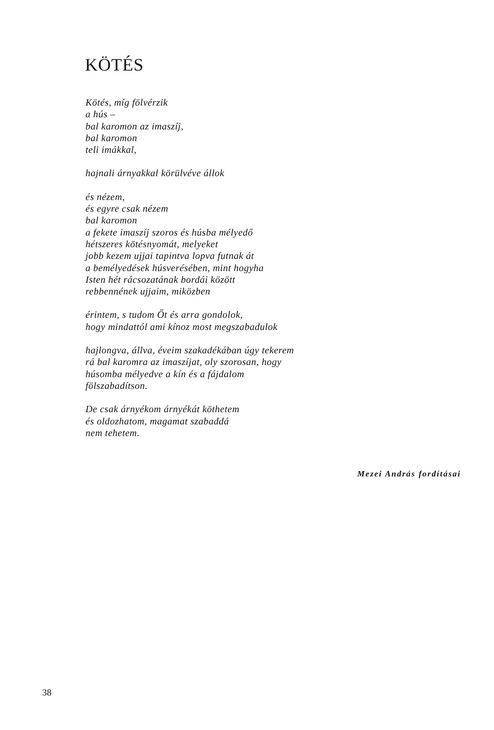KÖTÉS
Kötés, míg fölvérzik
a hús –
bal karomon az imaszíj,
bal karomon
teli imákkal,
hajnali árnyakkal körülvéve állok
és nézem,
és egyre csak nézem
bal karomon
a fekete imaszíj szoros és húsba mélyedő
hétszeres kötésnyomát, melyeket
jobb kezem ujjai tapintva lopva futnak át
a bemélyedések húsverésében, mint hogyha
Isten hét rácsozatának bordái között
rebbennének ujjaim, miközben
érintem, s tudom Őt és arra gondolok,
hogy mindattól ami kínoz most megszabadulok
hajlongva, állva, éveim szakadékában úgy tekerem
rá bal karomra az imaszíjat, oly szorosan, hogy
húsomba mélyedve a kín és a fájdalom
fölszabadítson.
De csak árnyékom árnyékát köthetem
és oldozhatom, magamat szabaddá
nem tehetem.
Mezei András fordításai
38